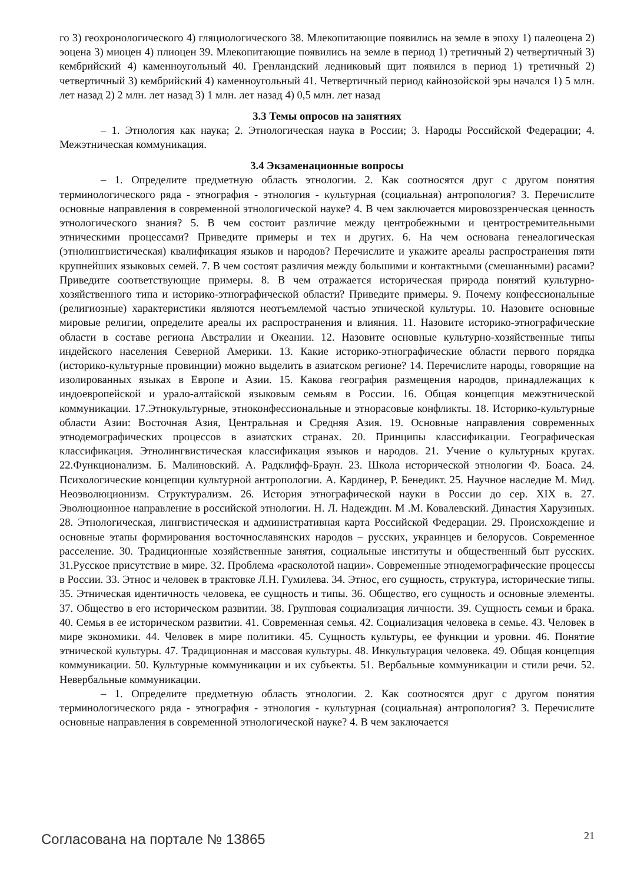го 3) геохронологического 4) гляциологического 38. Млекопитающие появились на земле в эпоху 1) палеоцена 2) эоцена 3) миоцен 4) плиоцен 39. Млекопитающие появились на земле в период 1) третичный 2) четвертичный 3) кембрийский 4) каменноугольный 40. Гренландский ледниковый щит появился в период 1) третичный 2) четвертичный 3) кембрийский 4) каменноугольный 41. Четвертичный период кайнозойской эры начался 1) 5 млн. лет назад 2) 2 млн. лет назад 3) 1 млн. лет назад 4) 0,5 млн. лет назад
3.3 Темы опросов на занятиях
– 1. Этнология как наука; 2. Этнологическая наука в России; 3. Народы Российской Федерации; 4. Межэтническая коммуникация.
3.4 Экзаменационные вопросы
– 1. Определите предметную область этнологии. 2. Как соотносятся друг с другом понятия терминологического ряда - этнография - этнология - культурная (социальная) антропология? 3. Перечислите основные направления в современной этнологической науке? 4. В чем заключается мировоззренческая ценность этнологического знания? 5. В чем состоит различие между центробежными и центростремительными этническими процессами? Приведите примеры и тех и других. 6. На чем основана генеалогическая (этнолингвистическая) квалификация языков и народов? Перечислите и укажите ареалы распространения пяти крупнейших языковых семей. 7. В чем состоят различия между большими и контактными (смешанными) расами? Приведите соответствующие примеры. 8. В чем отражается историческая природа понятий культурно-хозяйственного типа и историко-этнографической области? Приведите примеры. 9. Почему конфессиональные (религиозные) характеристики являются неотъемлемой частью этнической культуры. 10. Назовите основные мировые религии, определите ареалы их распространения и влияния. 11. Назовите историко-этнографические области в составе региона Австралии и Океании. 12. Назовите основные культурно-хозяйственные типы индейского населения Северной Америки. 13. Какие историко-этнографические области первого порядка (историко-культурные провинции) можно выделить в азиатском регионе? 14. Перечислите народы, говорящие на изолированных языках в Европе и Азии. 15. Какова география размещения народов, принадлежащих к индоевропейской и урало-алтайской языковым семьям в России. 16. Общая концепция межэтнической коммуникации. 17.Этнокультурные, этноконфессиональные и этнорасовые конфликты. 18. Историко-культурные области Азии: Восточная Азия, Центральная и Средняя Азия. 19. Основные направления современных этнодемографических процессов в азиатских странах. 20. Принципы классификации. Географическая классификация. Этнолингвистическая классификация языков и народов. 21. Учение о культурных кругах. 22.Функционализм. Б. Малиновский. А. Радклифф-Браун. 23. Школа исторической этнологии Ф. Боаса. 24. Психологические концепции культурной антропологии. А. Кардинер, Р. Бенедикт. 25. Научное наследие М. Мид. Неоэволюционизм. Структурализм. 26. История этнографической науки в России до сер. XIX в. 27. Эволюционное направление в российской этнологии. Н. Л. Надеждин. М .М. Ковалевский. Династия Харузиных. 28. Этнологическая, лингвистическая и административная карта Российской Федерации. 29. Происхождение и основные этапы формирования восточнославянских народов – русских, украинцев и белорусов. Современное расселение. 30. Традиционные хозяйственные занятия, социальные институты и общественный быт русских. 31.Русское присутствие в мире. 32. Проблема «расколотой нации». Современные этнодемографические процессы в России. 33. Этнос и человек в трактовке Л.Н. Гумилева. 34. Этнос, его сущность, структура, исторические типы. 35. Этническая идентичность человека, ее сущность и типы. 36. Общество, его сущность и основные элементы. 37. Общество в его историческом развитии. 38. Групповая социализация личности. 39. Сущность семьи и брака. 40. Семья в ее историческом развитии. 41. Современная семья. 42. Социализация человека в семье. 43. Человек в мире экономики. 44. Человек в мире политики. 45. Сущность культуры, ее функции и уровни. 46. Понятие этнической культуры. 47. Традиционная и массовая культуры. 48. Инкультурация человека. 49. Общая концепция коммуникации. 50. Культурные коммуникации и их субъекты. 51. Вербальные коммуникации и стили речи. 52. Невербальные коммуникации.
– 1. Определите предметную область этнологии. 2. Как соотносятся друг с другом понятия терминологического ряда - этнография - этнология - культурная (социальная) антропология? 3. Перечислите основные направления в современной этнологической науке? 4. В чем заключается
Согласована на портале № 13865 21